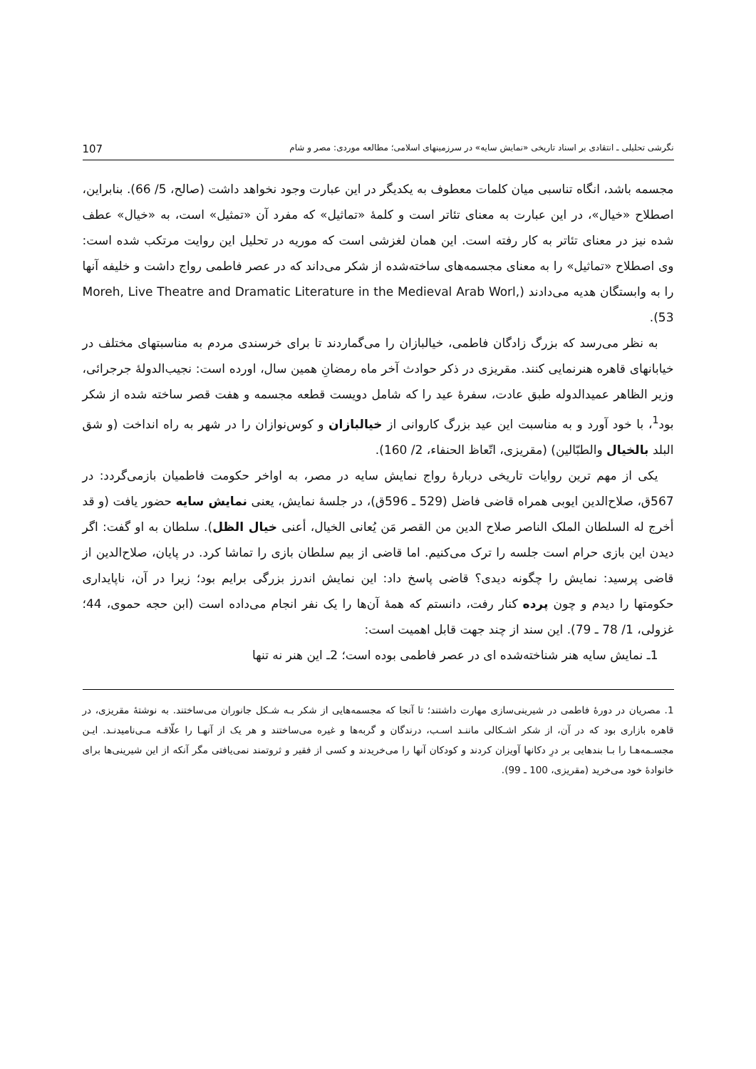نگرشی تحلیلی ـ انتقادی بر اسناد تاریخی «نمایش سایه» در سرزمینهای اسلامی؛ مطالعه موردی: مصر و شام 107
مجسمه باشد، انگاه تناسبی میان کلمات معطوف به یکدیگر در این عبارت وجود نخواهد داشت (صالح، 5/ 66). بنابراین، اصطلاح «خیال»، در این عبارت به معنای تئاتر است و کلمهٔ «تماثیل» که مفرد آن «تمثیل» است، به «خیال» عطف شده نیز در معنای تئاتر به کار رفته است. این همان لغزشی است که موریه در تحلیل این روایت مرتکب شده است: وی اصطلاح «تماثیل» را به معنای مجسمه‌های ساخته‌شده از شکر می‌داند که در عصر فاطمی رواج داشت و خلیفه آنها را به وابستگان هدیه می‌دادند (Moreh, Live Theatre and Dramatic Literature in the Medieval Arab Worl, 53).
به نظر می‌رسد که بزرگ زادگان فاطمی، خیالبازان را می‌گماردند تا برای خرسندی مردم به مناسبتهای مختلف در خیابانهای قاهره هنرنمایی کنند. مقریزی در ذکر حوادث آخر ماه رمضانِ همین سال، اورده است: نجیب‌الدولهٔ جرجرائی، وزیر الظاهر عمیدالدوله طبق عادت، سفرهٔ عید را که شامل دویست قطعه مجسمه و هفت قصر ساخته شده از شکر بود<sup>1</sup>، با خود آورد و به مناسبت این عید بزرگ کاروانی از خیالبازان و کوس‌نوازان را در شهر به راه انداخت (و شق البلد بالخیال والطبّالین) (مقریزی، اتّعاظ الحنفاء، 2/ 160).
یکی از مهم ترین روایات تاریخی دربارهٔ رواج نمایش سایه در مصر، به اواخر حکومت فاطمیان بازمی‌گردد: در 567ق، صلاح‌الدین ایوبی همراه قاضی فاضل (529 ـ 596ق)، در جلسهٔ نمایش، یعنی نمایش سایه حضور یافت (و قد أخرج له السلطان الملک الناصر صلاح الدین من القصر مَن یُعانی الخیال، أعنی خیال الظل). سلطان به او گفت: اگر دیدن این بازی حرام است جلسه را ترک می‌کنیم. اما قاضی از بیم سلطان بازی را تماشا کرد. در پایان، صلاح‌الدین از قاضی پرسید: نمایش را چگونه دیدی؟ قاضی پاسخ داد: این نمایش اندرز بزرگی برایم بود؛ زیرا در آن، ناپایداری حکومتها را دیدم و چون پرده کنار رفت، دانستم که همهٔ آن‌ها را یک نفر انجام می‌داده است (ابن حجه حموی، 44؛ غزولی، 1/ 78 ـ 79). این سند از چند جهت قابل اهمیت است:
1ـ نمایش سایه هنر شناخته‌شده ای در عصر فاطمی بوده است؛ 2ـ این هنر نه تنها
1. مصریان در دورهٔ فاطمی در شیرینی‌سازی مهارت داشتند؛ تا آنجا که مجسمه‌هایی از شکر بـه شـکل جانوران می‌ساختند. به نوشتهٔ مقریزی، در قاهره بازاری بود که در آن، از شکر اشـکالی ماننـد اسـب، درندگان و گربه‌ها و غیره می‌ساختند و هر یک از آنهـا را علّاقـه مـی‌نامیدنـد. ایـن مجسـمه‌هـا را بـا بندهایی بر درِ دکانها آویزان کردند و کودکان آنها را می‌خریدند و کسی از فقیر و ثروتمند نمی‌یافتی مگر آنکه از این شیرینی‌ها برای خانوادهٔ خود می‌خرید (مقریزی، 100 ـ 99).